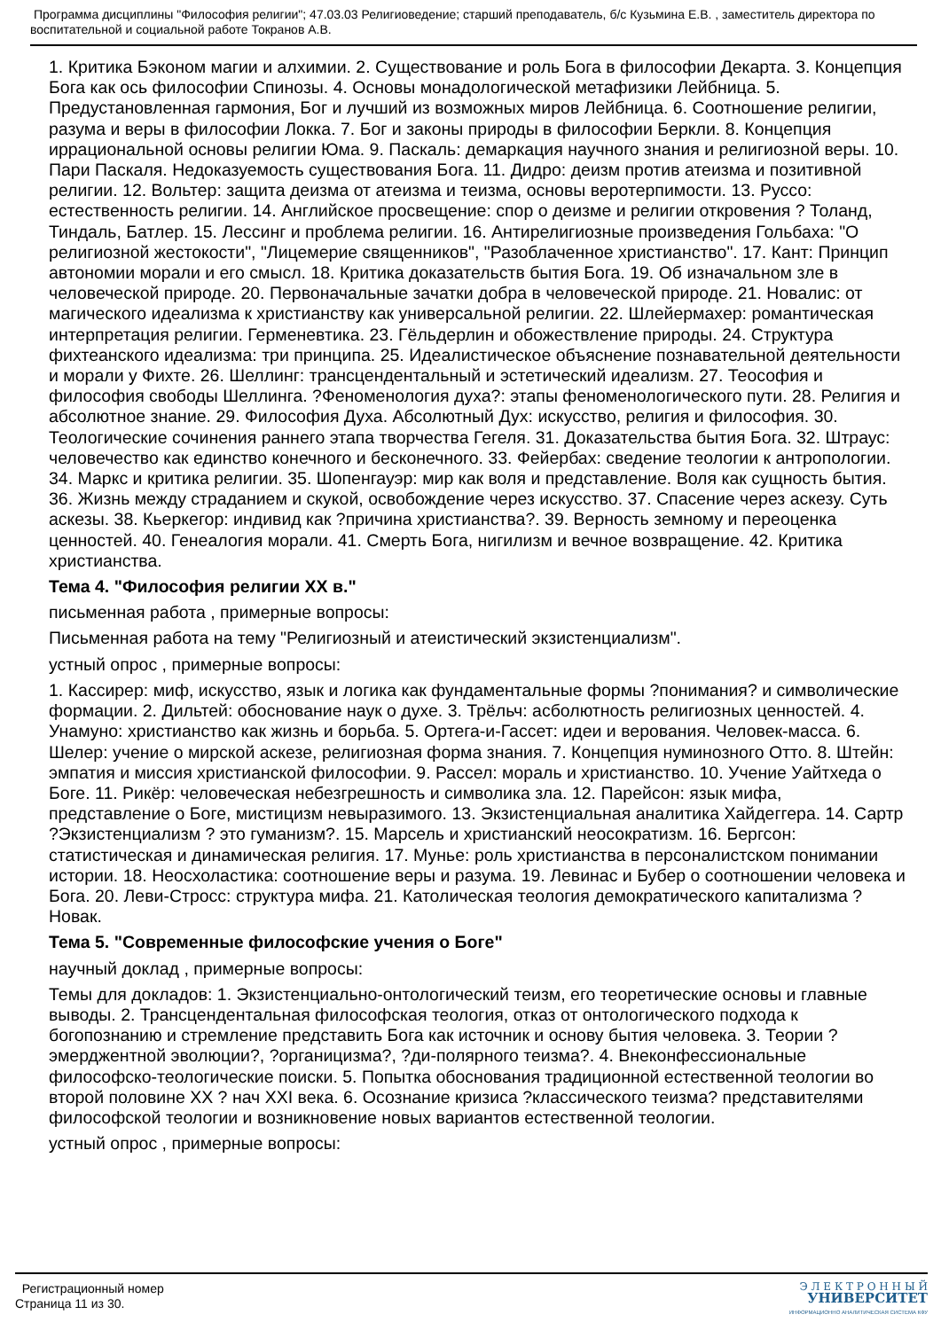Программа дисциплины "Философия религии"; 47.03.03 Религиоведение; старший преподаватель, б/с Кузьмина Е.В. , заместитель директора по воспитательной и социальной работе Токранов А.В.
1. Критика Бэконом магии и алхимии. 2. Существование и роль Бога в философии Декарта. 3. Концепция Бога как ось философии Спинозы. 4. Основы монадологической метафизики Лейбница. 5. Предустановленная гармония, Бог и лучший из возможных миров Лейбница. 6. Соотношение религии, разума и веры в философии Локка. 7. Бог и законы природы в философии Беркли. 8. Концепция иррациональной основы религии Юма. 9. Паскаль: демаркация научного знания и религиозной веры. 10. Пари Паскаля. Недоказуемость существования Бога. 11. Дидро: деизм против атеизма и позитивной религии. 12. Вольтер: защита деизма от атеизма и теизма, основы веротерпимости. 13. Руссо: естественность религии. 14. Английское просвещение: спор о деизме и религии откровения ? Толанд, Тиндаль, Батлер. 15. Лессинг и проблема религии. 16. Антирелигиозные произведения Гольбаха: "О религиозной жестокости", "Лицемерие священников", "Разоблаченное христианство". 17. Кант: Принцип автономии морали и его смысл. 18. Критика доказательств бытия Бога. 19. Об изначальном зле в человеческой природе. 20. Первоначальные зачатки добра в человеческой природе. 21. Новалис: от магического идеализма к христианству как универсальной религии. 22. Шлейермахер: романтическая интерпретация религии. Герменевтика. 23. Гёльдерлин и обожествление природы. 24. Структура фихтеанского идеализма: три принципа. 25. Идеалистическое объяснение познавательной деятельности и морали у Фихте. 26. Шеллинг: трансцендентальный и эстетический идеализм. 27. Теософия и философия свободы Шеллинга. ?Феноменология духа?: этапы феноменологического пути. 28. Религия и абсолютное знание. 29. Философия Духа. Абсолютный Дух: искусство, религия и философия. 30. Теологические сочинения раннего этапа творчества Гегеля. 31. Доказательства бытия Бога. 32. Штраус: человечество как единство конечного и бесконечного. 33. Фейербах: сведение теологии к антропологии. 34. Маркс и критика религии. 35. Шопенгауэр: мир как воля и представление. Воля как сущность бытия. 36. Жизнь между страданием и скукой, освобождение через искусство. 37. Спасение через аскезу. Суть аскезы. 38. Кьеркегор: индивид как ?причина христианства?. 39. Верность земному и переоценка ценностей. 40. Генеалогия морали. 41. Смерть Бога, нигилизм и вечное возвращение. 42. Критика христианства.
Тема 4. "Философия религии XX в."
письменная работа , примерные вопросы:
Письменная работа на тему "Религиозный и атеистический экзистенциализм".
устный опрос , примерные вопросы:
1. Кассирер: миф, искусство, язык и логика как фундаментальные формы ?понимания? и символические формации. 2. Дильтей: обоснование наук о духе. 3. Трёльч: асболютность религиозных ценностей. 4. Унамуно: христианство как жизнь и борьба. 5. Ортега-и-Гассет: идеи и верования. Человек-масса. 6. Шелер: учение о мирской аскезе, религиозная форма знания. 7. Концепция нуминозного Отто. 8. Штейн: эмпатия и миссия христианской философии. 9. Рассел: мораль и христианство. 10. Учение Уайтхеда о Боге. 11. Рикёр: человеческая небезгрешность и символика зла. 12. Парейсон: язык мифа, представление о Боге, мистицизм невыразимого. 13. Экзистенциальная аналитика Хайдеггера. 14. Сартр ?Экзистенциализм ? это гуманизм?. 15. Марсель и христианский неосократизм. 16. Бергсон: статистическая и динамическая религия. 17. Мунье: роль христианства в персоналистском понимании истории. 18. Неосхоластика: соотношение веры и разума. 19. Левинас и Бубер о соотношении человека и Бога. 20. Леви-Стросс: структура мифа. 21. Католическая теология демократического капитализма ? Новак.
Тема 5. "Современные философские учения о Боге"
научный доклад , примерные вопросы:
Темы для докладов: 1. Экзистенциально-онтологический теизм, его теоретические основы и главные выводы. 2. Трансцендентальная философская теология, отказ от онтологического подхода к богопознанию и стремление представить Бога как источник и основу бытия человека. 3. Теории ?эмерджентной эволюции?, ?органицизма?, ?ди-полярного теизма?. 4. Внеконфессиональные философско-теологические поиски. 5. Попытка обоснования традиционной естественной теологии во второй половине XX ? нач XXI века. 6. Осознание кризиса ?классического теизма? представителями философской теологии и возникновение новых вариантов естественной теологии.
устный опрос , примерные вопросы:
Регистрационный номер
Страница 11 из 30.
Э Л Е К Т Р О Н Н Ы Й
УНИВЕРСИТЕТ
ИНФОРМАЦИОННО АНАЛИТИЧЕСКАЯ СИСТЕМА КФУ